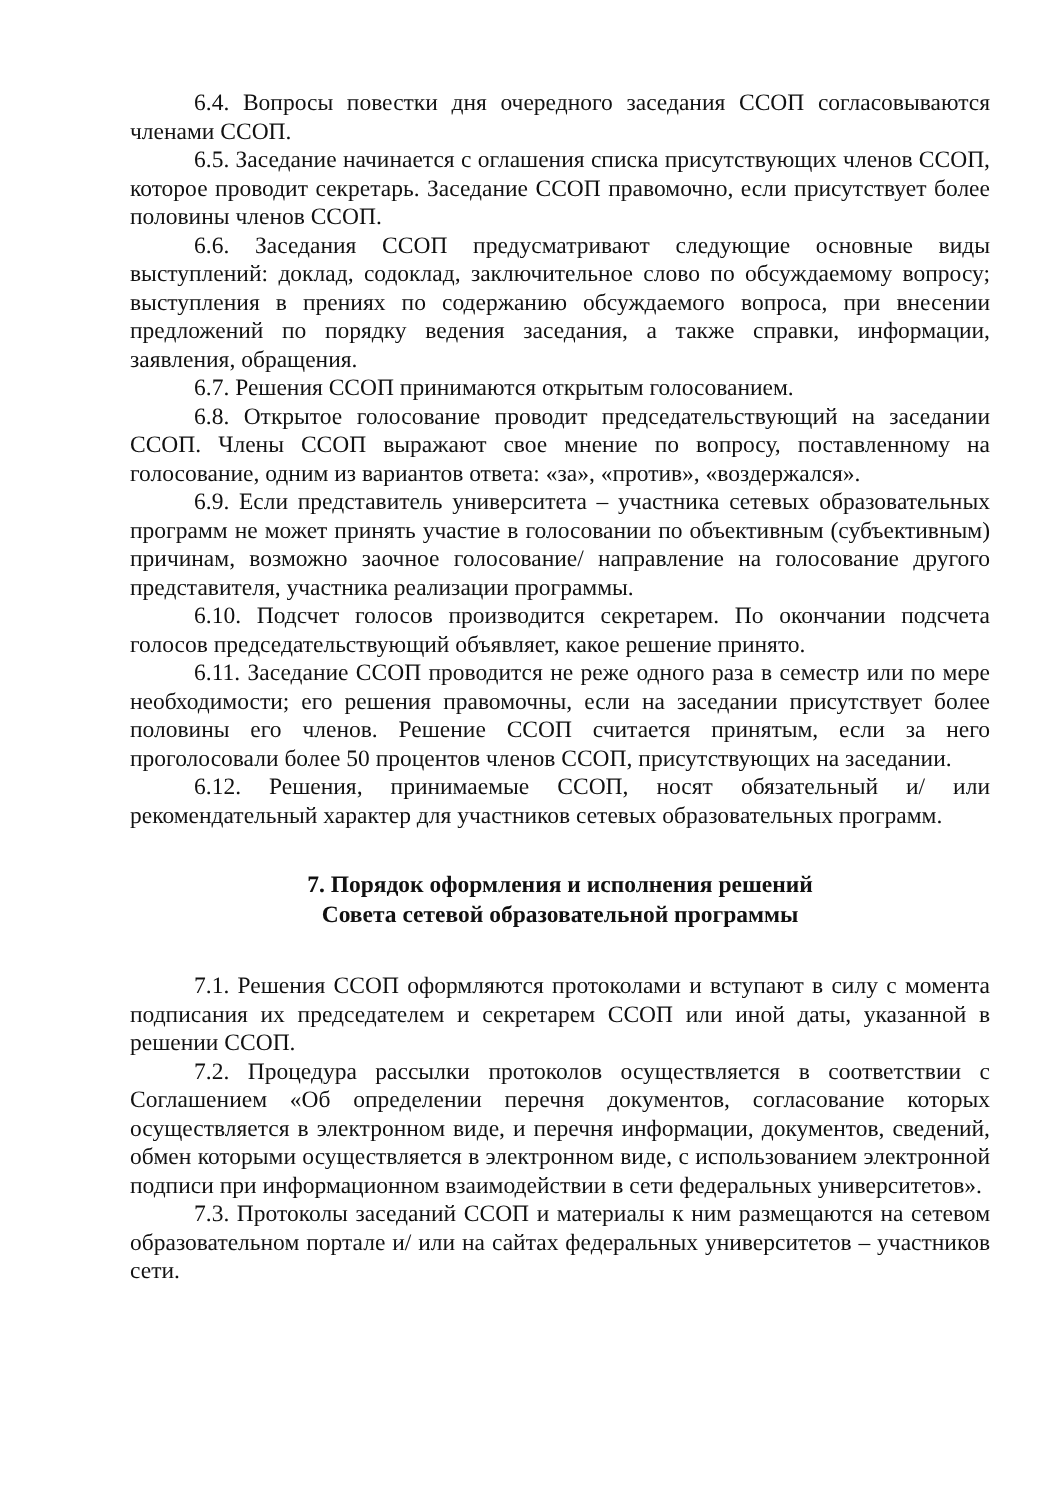6.4. Вопросы повестки дня очередного заседания ССОП согласовываются членами ССОП.
6.5. Заседание начинается с оглашения списка присутствующих членов ССОП, которое проводит секретарь. Заседание ССОП правомочно, если присутствует более половины членов ССОП.
6.6. Заседания ССОП предусматривают следующие основные виды выступлений: доклад, содоклад, заключительное слово по обсуждаемому вопросу; выступления в прениях по содержанию обсуждаемого вопроса, при внесении предложений по порядку ведения заседания, а также справки, информации, заявления, обращения.
6.7. Решения ССОП принимаются открытым голосованием.
6.8. Открытое голосование проводит председательствующий на заседании ССОП. Члены ССОП выражают свое мнение по вопросу, поставленному на голосование, одним из вариантов ответа: «за», «против», «воздержался».
6.9. Если представитель университета – участника сетевых образовательных программ не может принять участие в голосовании по объективным (субъективным) причинам, возможно заочное голосование/ направление на голосование другого представителя, участника реализации программы.
6.10. Подсчет голосов производится секретарем. По окончании подсчета голосов председательствующий объявляет, какое решение принято.
6.11. Заседание ССОП проводится не реже одного раза в семестр или по мере необходимости; его решения правомочны, если на заседании присутствует более половины его членов. Решение ССОП считается принятым, если за него проголосовали более 50 процентов членов ССОП, присутствующих на заседании.
6.12. Решения, принимаемые ССОП, носят обязательный и/ или рекомендательный характер для участников сетевых образовательных программ.
7. Порядок оформления и исполнения решений
Совета сетевой образовательной программы
7.1. Решения ССОП оформляются протоколами и вступают в силу с момента подписания их председателем и секретарем ССОП или иной даты, указанной в решении ССОП.
7.2. Процедура рассылки протоколов осуществляется в соответствии с Соглашением «Об определении перечня документов, согласование которых осуществляется в электронном виде, и перечня информации, документов, сведений, обмен которыми осуществляется в электронном виде, с использованием электронной подписи при информационном взаимодействии в сети федеральных университетов».
7.3. Протоколы заседаний ССОП и материалы к ним размещаются на сетевом образовательном портале и/ или на сайтах федеральных университетов – участников сети.